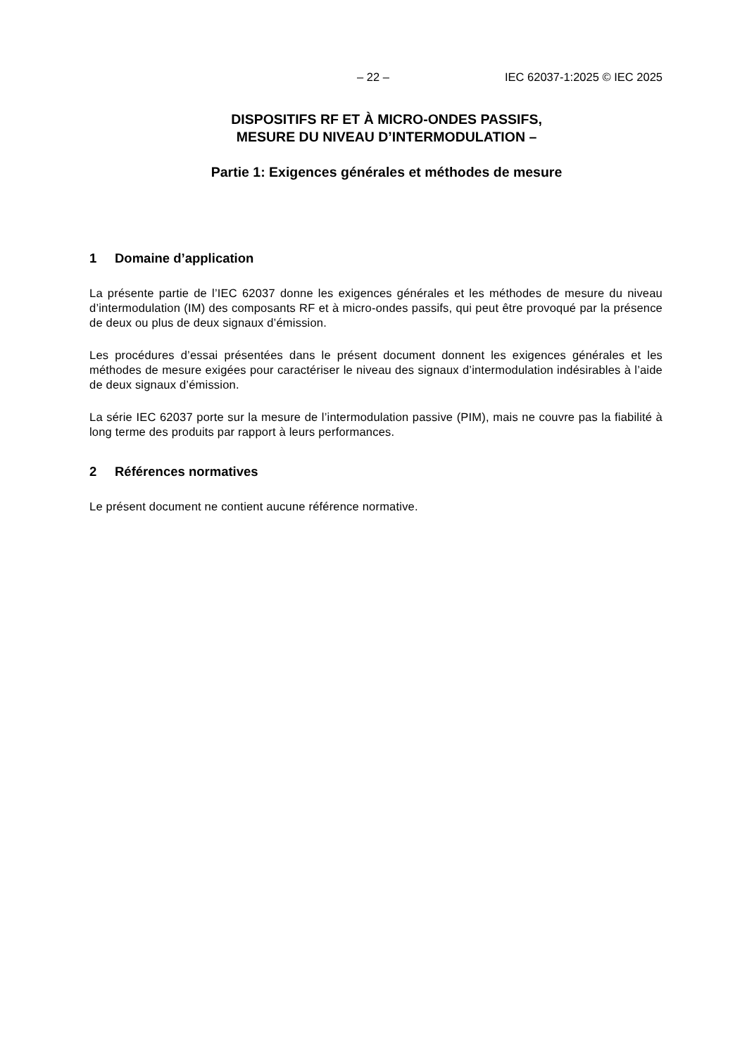– 22 – IEC 62037-1:2025 © IEC 2025
DISPOSITIFS RF ET À MICRO-ONDES PASSIFS,
MESURE DU NIVEAU D’INTERMODULATION –
Partie 1: Exigences générales et méthodes de mesure
1 Domaine d’application
La présente partie de l’IEC 62037 donne les exigences générales et les méthodes de mesure du niveau d’intermodulation (IM) des composants RF et à micro-ondes passifs, qui peut être provoqué par la présence de deux ou plus de deux signaux d’émission.
Les procédures d’essai présentées dans le présent document donnent les exigences générales et les méthodes de mesure exigées pour caractériser le niveau des signaux d’intermodulation indésirables à l’aide de deux signaux d’émission.
La série IEC 62037 porte sur la mesure de l’intermodulation passive (PIM), mais ne couvre pas la fiabilité à long terme des produits par rapport à leurs performances.
2 Références normatives
Le présent document ne contient aucune référence normative.